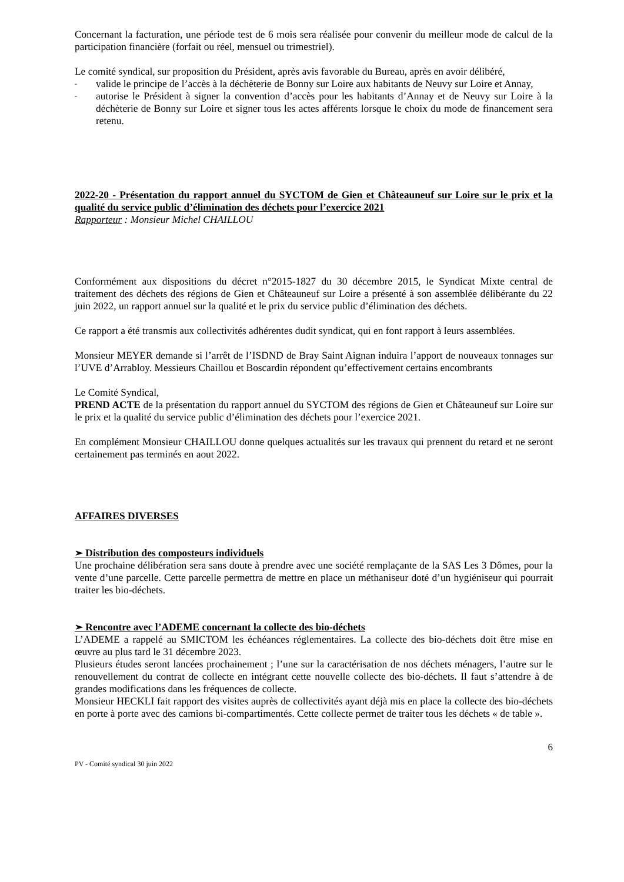Concernant la facturation, une période test de 6 mois sera réalisée pour convenir du meilleur mode de calcul de la participation financière (forfait ou réel, mensuel ou trimestriel).
Le comité syndical, sur proposition du Président, après avis favorable du Bureau, après en avoir délibéré,
- valide le principe de l’accès à la déchèterie de Bonny sur Loire aux habitants de Neuvy sur Loire et Annay,
- autorise le Président à signer la convention d’accès pour les habitants d’Annay et de Neuvy sur Loire à la déchèterie de Bonny sur Loire et signer tous les actes afférents lorsque le choix du mode de financement sera retenu.
2022-20 - Présentation du rapport annuel du SYCTOM de Gien et Châteauneuf sur Loire sur le prix et la qualité du service public d’élimination des déchets pour l’exercice 2021
Rapporteur : Monsieur Michel CHAILLOU
Conformément aux dispositions du décret n°2015-1827 du 30 décembre 2015, le Syndicat Mixte central de traitement des déchets des régions de Gien et Châteauneuf sur Loire a présenté à son assemblée délibérante du 22 juin 2022, un rapport annuel sur la qualité et le prix du service public d’élimination des déchets.
Ce rapport a été transmis aux collectivités adhérentes dudit syndicat, qui en font rapport à leurs assemblées.
Monsieur MEYER demande si l’arrêt de l’ISDND de Bray Saint Aignan induira l’apport de nouveaux tonnages sur l’UVE d’Arrabloy. Messieurs Chaillou et Boscardin répondent qu’effectivement certains encombrants
Le Comité Syndical,
PREND ACTE de la présentation du rapport annuel du SYCTOM des régions de Gien et Châteauneuf sur Loire sur le prix et la qualité du service public d’élimination des déchets pour l’exercice 2021.
En complément Monsieur CHAILLOU donne quelques actualités sur les travaux qui prennent du retard et ne seront certainement pas terminés en aout 2022.
AFFAIRES DIVERSES
➢ Distribution des composteurs individuels
Une prochaine délibération sera sans doute à prendre avec une société remplaçante de la SAS Les 3 Dômes, pour la vente d’une parcelle. Cette parcelle permettra de mettre en place un méthaniseur doté d’un hygiéniseur qui pourrait traiter les bio-déchets.
➢ Rencontre avec l’ADEME concernant la collecte des bio-déchets
L’ADEME a rappelé au SMICTOM les échéances réglementaires. La collecte des bio-déchets doit être mise en œuvre au plus tard le 31 décembre 2023.
Plusieurs études seront lancées prochainement ; l’une sur la caractérisation de nos déchets ménagers, l’autre sur le renouvellement du contrat de collecte en intégrant cette nouvelle collecte des bio-déchets. Il faut s’attendre à de grandes modifications dans les fréquences de collecte.
Monsieur HECKLI fait rapport des visites auprès de collectivités ayant déjà mis en place la collecte des bio-déchets en porte à porte avec des camions bi-compartimentés. Cette collecte permet de traiter tous les déchets « de table ».
6
PV - Comité syndical 30 juin 2022